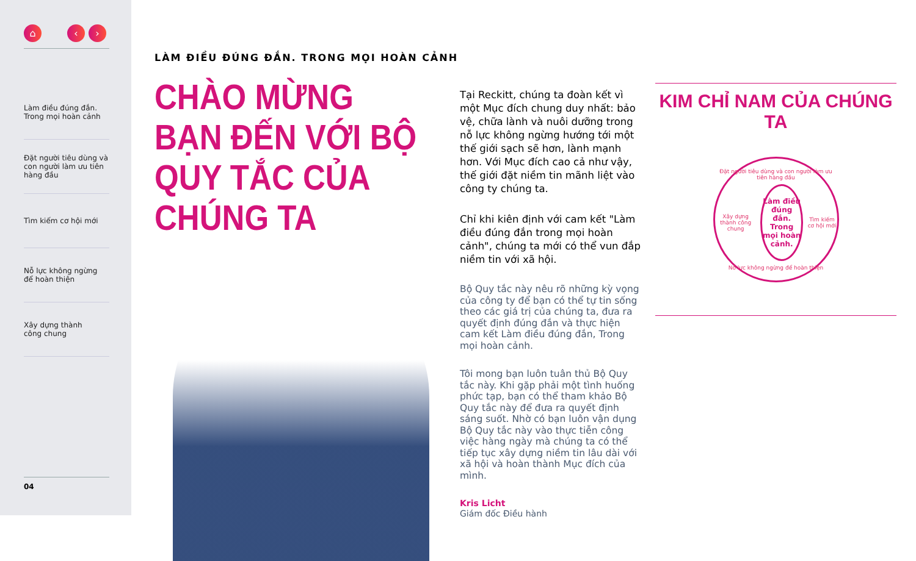⌂ ‹ ›
Làm điều đúng đắn.
Trong mọi hoàn cảnh
Đặt người tiêu dùng và con người làm ưu tiên hàng đầu
Tìm kiếm cơ hội mới
Nỗ lực không ngừng
để hoàn thiện
Xây dựng thành
công chung
04
LÀM ĐIỀU ĐÚNG ĐẮN. TRONG MỌI HOÀN CẢNH
CHÀO MỪNG BẠN ĐẾN VỚI BỘ QUY TẮC CỦA CHÚNG TA
Tại Reckitt, chúng ta đoàn kết vì một Mục đích chung duy nhất: bảo vệ, chữa lành và nuôi dưỡng trong nỗ lực không ngừng hướng tới một thế giới sạch sẽ hơn, lành mạnh hơn. Với Mục đích cao cả như vậy, thế giới đặt niềm tin mãnh liệt vào công ty chúng ta.
Chỉ khi kiên định với cam kết "Làm điều đúng đắn trong mọi hoàn cảnh", chúng ta mới có thể vun đắp niềm tin với xã hội.
Bộ Quy tắc này nêu rõ những kỳ vọng của công ty để bạn có thể tự tin sống theo các giá trị của chúng ta, đưa ra quyết định đúng đắn và thực hiện cam kết Làm điều đúng đắn, Trong mọi hoàn cảnh.
Tôi mong bạn luôn tuân thủ Bộ Quy tắc này. Khi gặp phải một tình huống phức tạp, bạn có thể tham khảo Bộ Quy tắc này để đưa ra quyết định sáng suốt. Nhờ có bạn luôn vận dụng Bộ Quy tắc này vào thực tiễn công việc hàng ngày mà chúng ta có thể tiếp tục xây dựng niềm tin lâu dài với xã hội và hoàn thành Mục đích của mình.
Kris Licht
Giám đốc Điều hành
KIM CHỈ NAM CỦA CHÚNG TA
Đặt người tiêu dùng và con người làm ưu tiên hàng đầu
Xây dựng thành công chung
Làm điều đúng đắn. Trong mọi hoàn cảnh.
Tìm kiếm cơ hội mới
Nỗ lực không ngừng để hoàn thiện